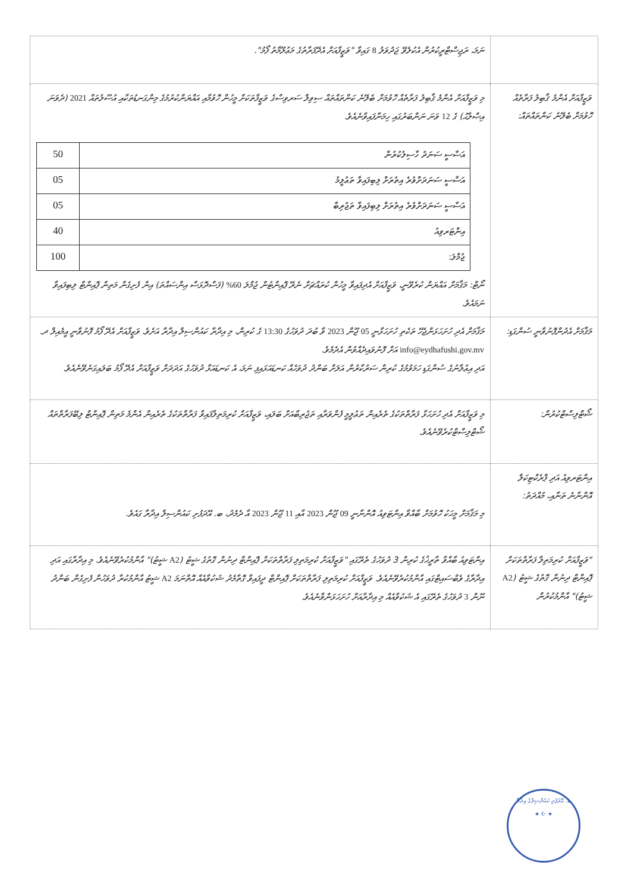| | ނަމަ، ރަޖިސްޓްރީކުރުން އެކުލެވޭ ޖަދުވަލު 8 ގައިވާ "ވަޒީފާއަށް އެދޭފަރާތުގެ މަޢުލޫމާތު ފޯމު". |
| ވަޒީފާއަށް އެންމެ ޤާބިލު ފަރާތެއް ހޮވުމަށް ބެލޭނެ ކަންތައްތައް: | މި ވަޒީފާއަށް އެންމެ ޤާބިލު ފަރާތެއް ހޮވުމަށް ބެލޭނެ ކަންތައްތައް ސިވިލް ސަރވިސްގެ ވަޒީފާތަކަށް މީހުން ހޮވުމާއި އައްޔަންކުރުމުގެ މިންގަނޑުތަކާއި އުސޫލުތައް 2021 (ދެވަނަ އިޞްލާޙު) ގެ 12 ވަނަ ނަންބަރުގައި ހިމަނާފައިވާނެއެވެ. / އަސާސީ ސަނަދު ހާސިލުކުރުން / 50 / / އަސާސީ ސަނަދަށްވުރެ އިތުރަށް ލިބިފައިވާ ތަޢުލީމު / 05 / / އަސާސީ ސަނަދަށްވުރެ އިތުރަށް ލިބިފައިވާ ތަޖުރިބާ / 05 / / އިންޓަރވިއު / 40 / / ޖުމްލަ: / 100 / ނޯޓް: މަޤާމަށް އައްޔަން ކުރެވޭނީ، ވަޒީފާއަށް އެދިފައިވާ މީހުން ކުރައްޗަށް ނެރޭ ޕޮއިންޓުން ޖުމްލަ 60% (ފަސްދޮޅަސް އިންސައްތަ) އިން ފެށިގެން މަތިން ޕޮއިންޓް ލިބިފައިވާ ނަމައެވެ. |
| މަޤާމަށް އެދުންފޮނުވާނީ ސުންގަޑި: | މަޤާމަށް އެދި ހުށަހަޅަންޖެހޭ ތަކެތި ހުށަހަޅާނީ 05 ޖޫން 2023 ވާ ބުދަ ދުވަހުގެ 13:30 ގެ ކުރިން، މި އިދާރާ ކައުންސިލް އިދާރާ އަށެވެ. ވަޒީފާއަށް އެދޭ ފޯމު ފޮނުވާނީ އީމެއިލް ދ. info@eydhafushi.gov.mv އަށް ފޮނުވައިދެއްވުން އެދެމެވެ. އަދި އިޢުލާނުގެ ސުންގަޑި ހަމަވުމުގެ ކުރިން ސަރުކާރުން އަލަށް ބަންދު ދުވަހެއް ކަނޑައަޅައިފި ނަމަ، އެ ކަނޑައަޅާ ދުވަހުގެ އަދަދަށް ވަޒީފާއަށް އެދޭ ފޯމު ބަލައިގަނެވޭނެއެވެ. |
| ޝޯޓްލިސްޓްކުރުން: | މި ވަޒީފާއަށް އެދި ހުށަހަޅާ ފަރާތްތަކުގެ ތެރެއިން ތަޢުލީމީ ފެންވަރާއި ތަޖުރިބާއަށް ބަލައި، ވަޒީފާއަށް ކުރިމަތިލާފައިވާ ފަރާތްތަކުގެ ތެރެއިން އެންމެ މަތިން ޕޮއިންޓް ލިބޭފަރާތްތައް ޝޯޓްލިސްޓްކުރެވޭނެއެވެ. |
| އިންޓަރވިއު އަދި ޕްރެކްޓިކަލް އޮންނާނެ ތަނާއި، މުއްދަތު: | މި މަޤާމަށް މީހަކު ހޮވުމަށް ބާއްވާ އިންޓަވިއު އޮންނާނީ 09 ޖޫން 2023 އާއި 11 ޖޫން 2023 އާ ދެމެދު، ބ. އޭދަފުށި ކައުންސިލް އިދާރާ ގައެވެ. |
| "ވަޒީފާއަށް ކުރިމަތިލާ ފަރާތްތަކަށް ޕޮއިންޓް ދިނުން ގޮތުގެ ޝީޓު ( A2 ޝީޓު)" އާންމުކުރުން | އިންޓަވިއު ބާއްވާ ތާރީޚުގެ ކުރިން 3 ދުވަހުގެ ތެރޭގައި "ވަޒީފާއަށް ކުރިމަތިލި ފަރާތްތަކަށް ޕޮއިންޓް ދިނުން ގޮތުގެ ޝީޓު ( A2 ޝީޓު)" އާންމުކުރެވޭނެއެވެ. މި އިދާރާގައި އަދި އިދާރާގެ ވެބްސައިޓްގައި އާންމުކުރެވޭނެއެވެ. ވަޒީފާއަށް ކުރިމަތިލި ފަރާތްތަކަށް ޕޮއިންޓް ދީފައިވާ ގޮތާމެދު ޝަކުވާއެއް އޮތްނަމަ A2 ޝީޓު އާންމުކުރާ ދުވަހުން ފެށިގެން ބަންދު ނޫން 3 ދުވަހުގެ ތެރޭގައި އެ ޝަކުވާއެއް މި އިދާރާއަށް ހުށަހަޅަންވާނެއެވެ. |
ބ. އޭދަފުށި ކައުންސިލްގެ އިދާރާ
★ ☪ ★